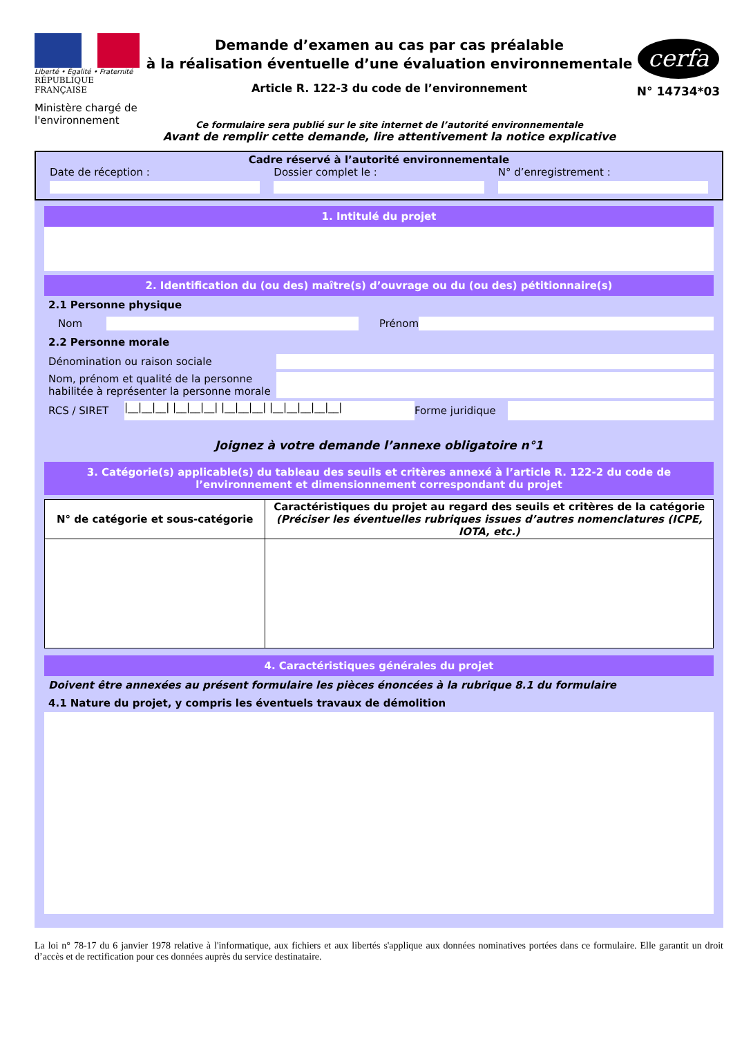Liberté • Égalité • Fraternité
RÉPUBLIQUE FRANÇAISE
Ministère chargé de l'environnement
Demande d’examen au cas par cas préalable
à la réalisation éventuelle d’une évaluation environnementale
Article R. 122-3 du code de l’environnement
Ce formulaire sera publié sur le site internet de l’autorité environnementale
Avant de remplir cette demande, lire attentivement la notice explicative
cerfa
N° 14734*03
Cadre réservé à l’autorité environnementale
Date de réception : Dossier complet le : N° d’enregistrement :
1. Intitulé du projet
2. Identification du (ou des) maître(s) d’ouvrage ou du (ou des) pétitionnaire(s)
2.1 Personne physique
Nom Prénom
2.2 Personne morale
Dénomination ou raison sociale
Nom, prénom et qualité de la personne habilitée à représenter la personne morale
RCS / SIRET
|__|__|__| |__|__|__| |__|__|__| |__|__|__|__|__|
Forme juridique
Joignez à votre demande l’annexe obligatoire n°1
3. Catégorie(s) applicable(s) du tableau des seuils et critères annexé à l’article R. 122-2 du code de l’environnement et dimensionnement correspondant du projet
| N° de catégorie et sous-catégorie | Caractéristiques du projet au regard des seuils et critères de la catégorie (Préciser les éventuelles rubriques issues d’autres nomenclatures (ICPE, IOTA, etc.) |
| --- | --- |
4. Caractéristiques générales du projet
Doivent être annexées au présent formulaire les pièces énoncées à la rubrique 8.1 du formulaire
4.1 Nature du projet, y compris les éventuels travaux de démolition
La loi n° 78-17 du 6 janvier 1978 relative à l'informatique, aux fichiers et aux libertés s'applique aux données nominatives portées dans ce formulaire. Elle garantit un droit d’accès et de rectification pour ces données auprès du service destinataire.